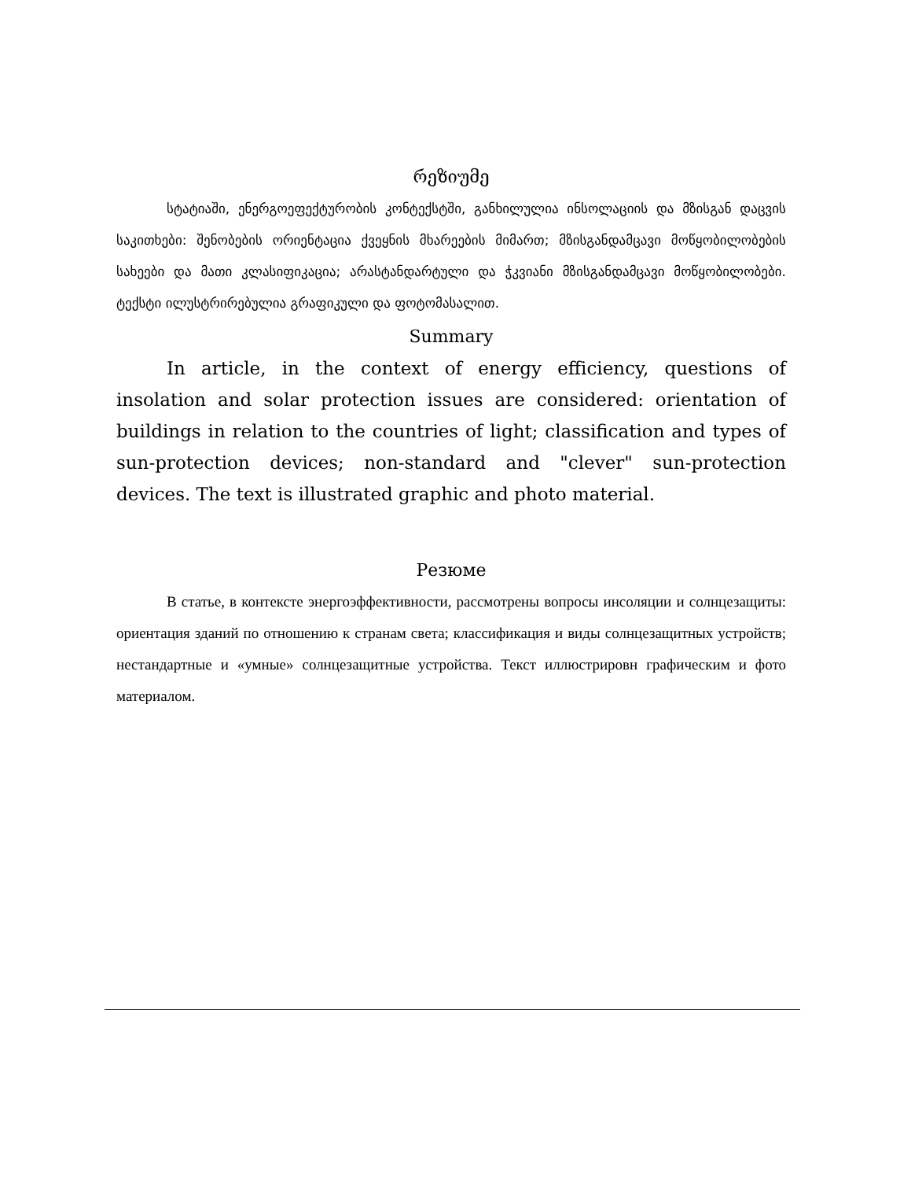რეზიუმე
სტატიაში, ენერგოეფექტურობის კონტექსტში, განხილულია ინსოლაციის და მზისგან დაცვის საკითხები: შენობების ორიენტაცია ქვეყნის მხარეების მიმართ; მზისგანდამცავი მოწყობილობების სახეები და მათი კლასიფიკაცია; არასტანდარტული და ჭკვიანი მზისგანდამცავი მოწყობილობები. ტექსტი ილუსტრირებულია გრაფიკული და ფოტომასალით.
Summary
In article, in the context of energy efficiency, questions of insolation and solar protection issues are considered: orientation of buildings in relation to the countries of light; classification and types of sun-protection devices; non-standard and "clever" sun-protection devices. The text is illustrated graphic and photo material.
Резюме
В статье, в контексте энергоэффективности, рассмотрены вопросы инсоляции и солнцезащиты: ориентация зданий по отношению к странам света; классификация и виды солнцезащитных устройств; нестандартные и «умные» солнцезащитные устройства. Текст иллюстрировн графическим и фото материалом.